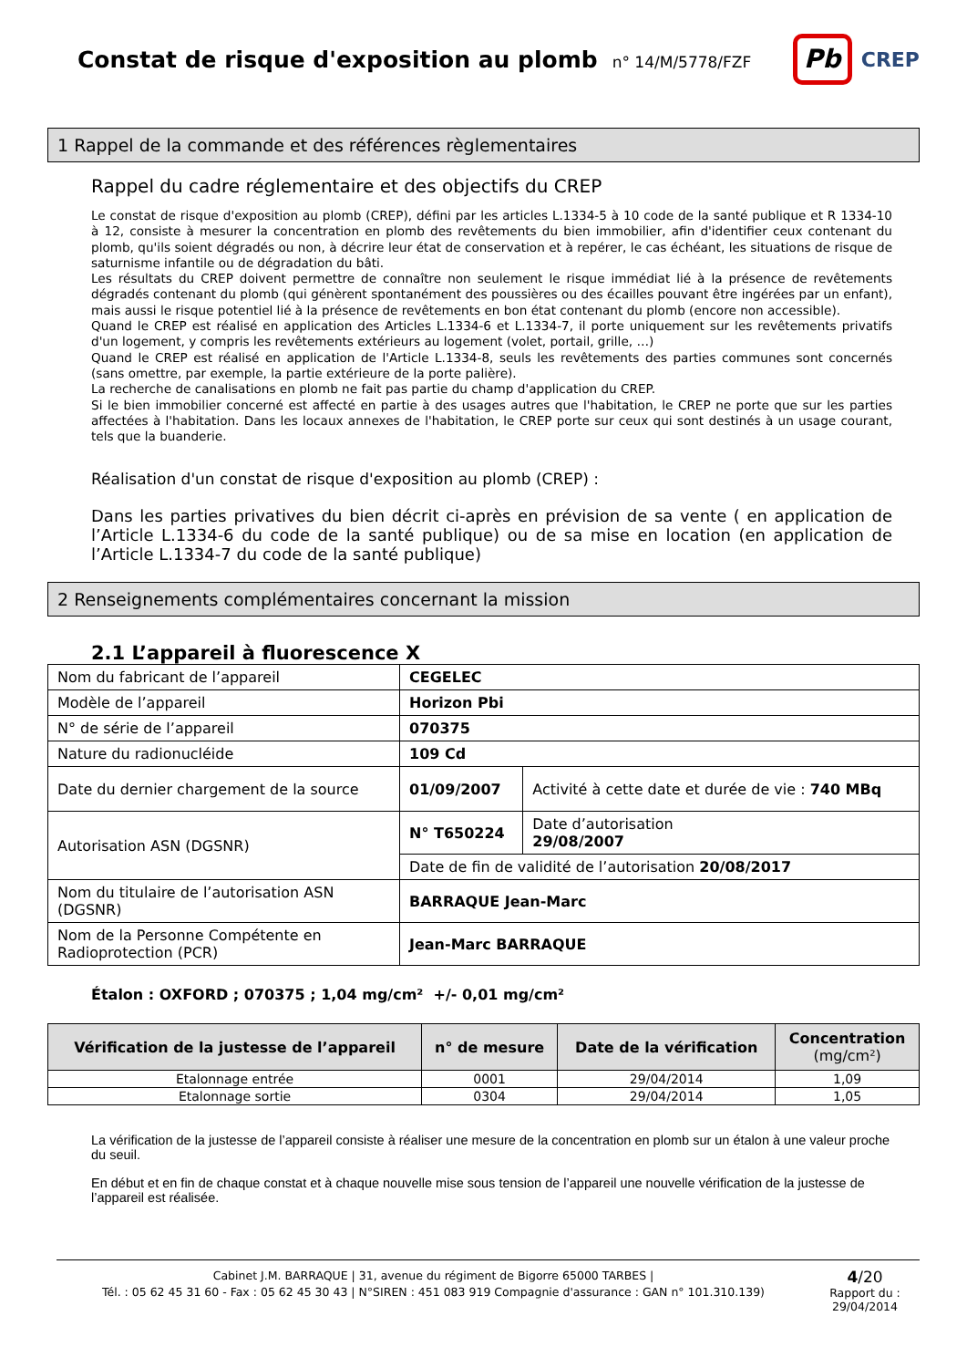Constat de risque d'exposition au plomb
n° 14/M/5778/FZF
Pb
CREP
1 Rappel de la commande et des références règlementaires
Rappel du cadre réglementaire et des objectifs du CREP
Le constat de risque d'exposition au plomb (CREP), défini par les articles L.1334-5 à 10 code de la santé publique et R 1334-10 à 12, consiste à mesurer la concentration en plomb des revêtements du bien immobilier, afin d'identifier ceux contenant du plomb, qu'ils soient dégradés ou non, à décrire leur état de conservation et à repérer, le cas échéant, les situations de risque de saturnisme infantile ou de dégradation du bâti.
Les résultats du CREP doivent permettre de connaître non seulement le risque immédiat lié à la présence de revêtements dégradés contenant du plomb (qui génèrent spontanément des poussières ou des écailles pouvant être ingérées par un enfant), mais aussi le risque potentiel lié à la présence de revêtements en bon état contenant du plomb (encore non accessible).
Quand le CREP est réalisé en application des Articles L.1334-6 et L.1334-7, il porte uniquement sur les revêtements privatifs d'un logement, y compris les revêtements extérieurs au logement (volet, portail, grille, …)
Quand le CREP est réalisé en application de l'Article L.1334-8, seuls les revêtements des parties communes sont concernés (sans omettre, par exemple, la partie extérieure de la porte palière).
La recherche de canalisations en plomb ne fait pas partie du champ d'application du CREP.
Si le bien immobilier concerné est affecté en partie à des usages autres que l'habitation, le CREP ne porte que sur les parties affectées à l'habitation. Dans les locaux annexes de l'habitation, le CREP porte sur ceux qui sont destinés à un usage courant, tels que la buanderie.
Réalisation d'un constat de risque d'exposition au plomb (CREP) :
Dans les parties privatives du bien décrit ci-après en prévision de sa vente ( en application de l’Article L.1334-6 du code de la santé publique) ou de sa mise en location (en application de l’Article L.1334-7 du code de la santé publique)
2 Renseignements complémentaires concernant la mission
2.1 L’appareil à fluorescence X
| Nom du fabricant de l’appareil | CEGELEC | |
| Modèle de l’appareil | Horizon Pbi | |
| N° de série de l’appareil | 070375 | |
| Nature du radionucléide | 109 Cd | |
| Date du dernier chargement de la source | 01/09/2007 | Activité à cette date et durée de vie : 740 MBq |
| Autorisation ASN (DGSNR) | N° T650224 | Date d’autorisation 29/08/2007 |
| | Date de fin de validité de l’autorisation 20/08/2017 | |
| Nom du titulaire de l’autorisation ASN (DGSNR) | BARRAQUE Jean-Marc | |
| Nom de la Personne Compétente en Radioprotection (PCR) | Jean-Marc BARRAQUE | |
Étalon : OXFORD ; 070375 ; 1,04 mg/cm² +/- 0,01 mg/cm²
| Vérification de la justesse de l’appareil | n° de mesure | Date de la vérification | Concentration (mg/cm²) |
| --- | --- | --- | --- |
| Etalonnage entrée | 0001 | 29/04/2014 | 1,09 |
| Etalonnage sortie | 0304 | 29/04/2014 | 1,05 |
La vérification de la justesse de l’appareil consiste à réaliser une mesure de la concentration en plomb sur un étalon à une valeur proche du seuil.
En début et en fin de chaque constat et à chaque nouvelle mise sous tension de l’appareil une nouvelle vérification de la justesse de l’appareil est réalisée.
Cabinet J.M. BARRAQUE | 31, avenue du régiment de Bigorre 65000 TARBES |
Tél. : 05 62 45 31 60 - Fax : 05 62 45 30 43 | N°SIREN : 451 083 919 Compagnie d'assurance : GAN n° 101.310.139)
4/20
Rapport du :
29/04/2014